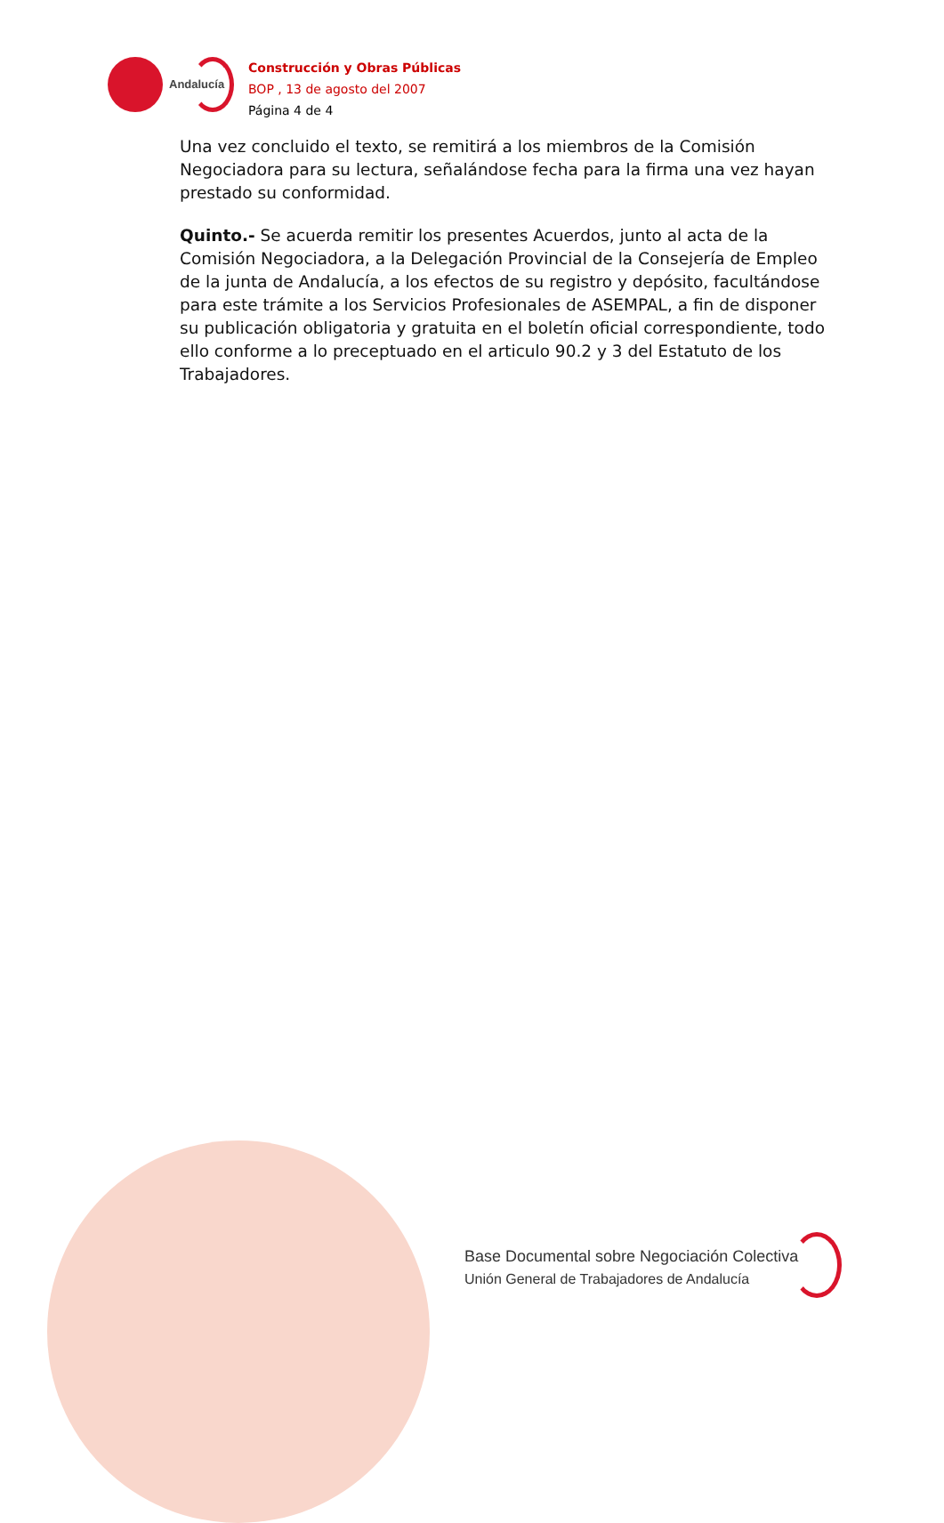Andalucía
Construcción y Obras Públicas
BOP , 13 de agosto del 2007
Página 4 de 4
Una vez concluido el texto, se remitirá a los miembros de la Comisión Negociadora para su lectura, señalándose fecha para la firma una vez hayan prestado su conformidad.
Quinto.- Se acuerda remitir los presentes Acuerdos, junto al acta de la Comisión Negociadora, a la Delegación Provincial de la Consejería de Empleo de la junta de Andalucía, a los efectos de su registro y depósito, facultándose para este trámite a los Servicios Profesionales de ASEMPAL, a fin de disponer su publicación obligatoria y gratuita en el boletín oficial correspondiente, todo ello conforme a lo preceptuado en el articulo 90.2 y 3 del Estatuto de los Trabajadores.
Base Documental sobre Negociación Colectiva
Unión General de Trabajadores de Andalucía